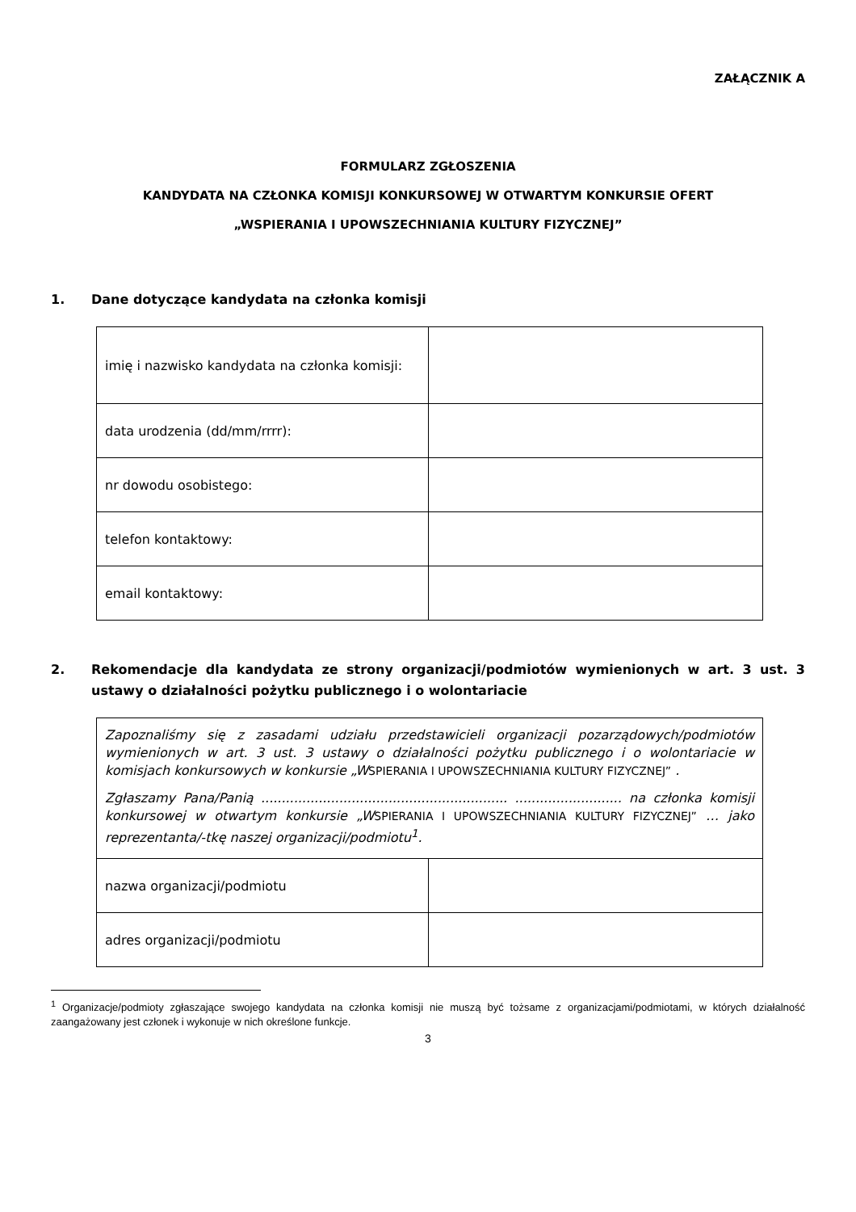ZAŁĄCZNIK A
FORMULARZ ZGŁOSZENIA
KANDYDATA NA CZŁONKA KOMISJI KONKURSOWEJ W OTWARTYM KONKURSIE OFERT
„WSPIERANIA I UPOWSZECHNIANIA KULTURY FIZYCZNEJ”
1. Dane dotyczące kandydata na członka komisji
| imię i nazwisko kandydata na członka komisji: | |
| data urodzenia (dd/mm/rrrr): | |
| nr dowodu osobistego: | |
| telefon kontaktowy: | |
| email kontaktowy: | |
2. Rekomendacje dla kandydata ze strony organizacji/podmiotów wymienionych w art. 3 ust. 3 ustawy o działalności pożytku publicznego i o wolontariacie
| Zapoznaliśmy się z zasadami udziału przedstawicieli organizacji pozarządowych/podmiotów wymienionych w art. 3 ust. 3 ustawy o działalności pożytku publicznego i o wolontariacie w komisjach konkursowych w konkursie „W SPIERANIA I UPOWSZECHNIANIA KULTURY FIZYCZNEJ” . Zgłaszamy Pana/Panią ............................................................ .......................... na członka komisji konkursowej w otwartym konkursie „W SPIERANIA I UPOWSZECHNIANIA KULTURY FIZYCZNEJ” … jako reprezentanta/-tkę naszej organizacji/podmiotu<sup>1</sup>. | |
| nazwa organizacji/podmiotu | |
| adres organizacji/podmiotu | |
<sup>1</sup> Organizacje/podmioty zgłaszające swojego kandydata na członka komisji nie muszą być tożsame z organizacjami/podmiotami, w których działalność zaangażowany jest członek i wykonuje w nich określone funkcje.
3